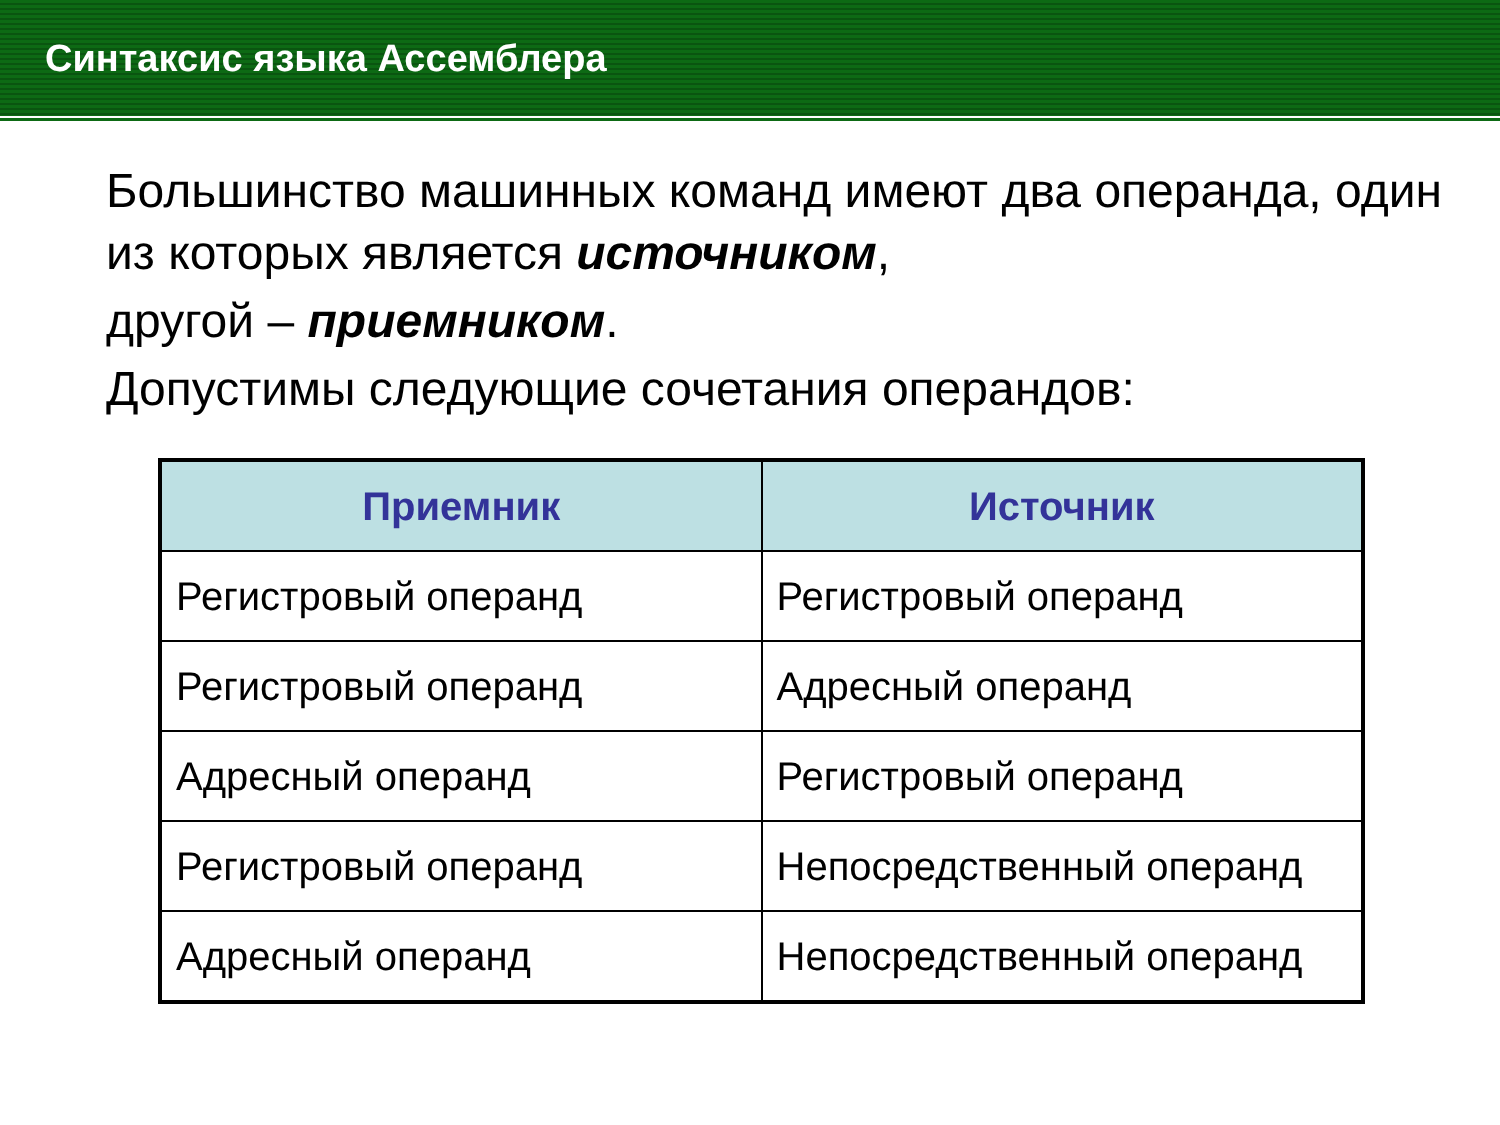Синтаксис языка Ассемблера
Большинство машинных команд имеют два операнда, один из которых является источником,
другой – приемником.
Допустимы следующие сочетания операндов:
| Приемник | Источник |
| --- | --- |
| Регистровый операнд | Регистровый операнд |
| Регистровый операнд | Адресный операнд |
| Адресный операнд | Регистровый операнд |
| Регистровый операнд | Непосредственный операнд |
| Адресный операнд | Непосредственный операнд |